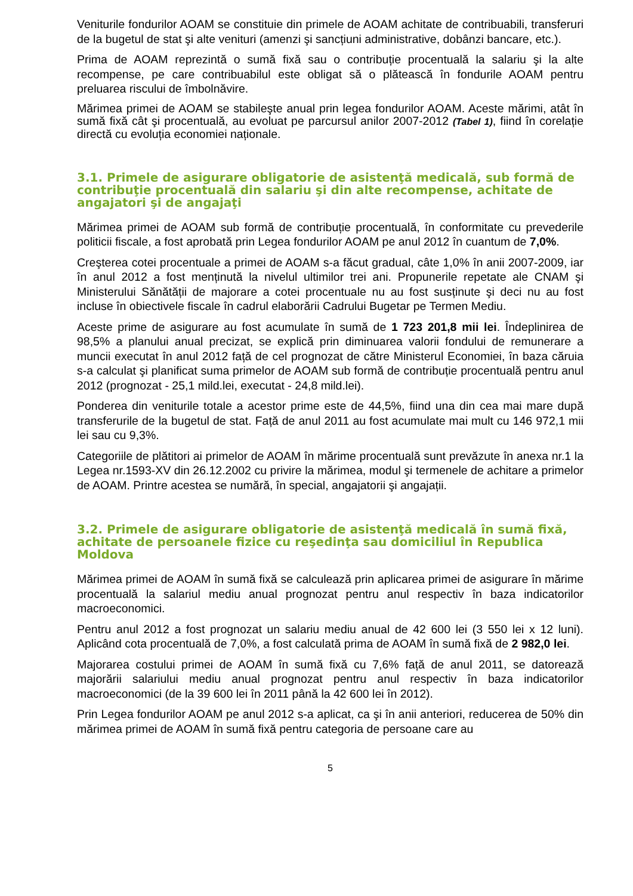Veniturile fondurilor AOAM se constituie din primele de AOAM achitate de contribuabili, transferuri de la bugetul de stat şi alte venituri (amenzi şi sancțiuni administrative, dobânzi bancare, etc.).
Prima de AOAM reprezintă o sumă fixă sau o contribuție procentuală la salariu şi la alte recompense, pe care contribuabilul este obligat să o plătească în fondurile AOAM pentru preluarea riscului de îmbolnăvire.
Mărimea primei de AOAM se stabileşte anual prin legea fondurilor AOAM. Aceste mărimi, atât în sumă fixă cât şi procentuală, au evoluat pe parcursul anilor 2007-2012 (Tabel 1), fiind în corelație directă cu evoluția economiei naționale.
3.1. Primele de asigurare obligatorie de asistenţă medicală, sub formă de contribuţie procentuală din salariu şi din alte recompense, achitate de angajatori şi de angajaţi
Mărimea primei de AOAM sub formă de contribuție procentuală, în conformitate cu prevederile politicii fiscale, a fost aprobată prin Legea fondurilor AOAM pe anul 2012 în cuantum de 7,0%.
Creşterea cotei procentuale a primei de AOAM s-a făcut gradual, câte 1,0% în anii 2007-2009, iar în anul 2012 a fost menținută la nivelul ultimilor trei ani. Propunerile repetate ale CNAM şi Ministerului Sănătății de majorare a cotei procentuale nu au fost susținute şi deci nu au fost incluse în obiectivele fiscale în cadrul elaborării Cadrului Bugetar pe Termen Mediu.
Aceste prime de asigurare au fost acumulate în sumă de 1 723 201,8 mii lei. Îndeplinirea de 98,5% a planului anual precizat, se explică prin diminuarea valorii fondului de remunerare a muncii executat în anul 2012 față de cel prognozat de către Ministerul Economiei, în baza căruia s-a calculat şi planificat suma primelor de AOAM sub formă de contribuție procentuală pentru anul 2012 (prognozat - 25,1 mild.lei, executat - 24,8 mild.lei).
Ponderea din veniturile totale a acestor prime este de 44,5%, fiind una din cea mai mare după transferurile de la bugetul de stat. Față de anul 2011 au fost acumulate mai mult cu 146 972,1 mii lei sau cu 9,3%.
Categoriile de plătitori ai primelor de AOAM în mărime procentuală sunt prevăzute în anexa nr.1 la Legea nr.1593-XV din 26.12.2002 cu privire la mărimea, modul şi termenele de achitare a primelor de AOAM. Printre acestea se numără, în special, angajatorii şi angajații.
3.2. Primele de asigurare obligatorie de asistenţă medicală în sumă fixă, achitate de persoanele fizice cu reşedinţa sau domiciliul în Republica Moldova
Mărimea primei de AOAM în sumă fixă se calculează prin aplicarea primei de asigurare în mărime procentuală la salariul mediu anual prognozat pentru anul respectiv în baza indicatorilor macroeconomici.
Pentru anul 2012 a fost prognozat un salariu mediu anual de 42 600 lei (3 550 lei x 12 luni). Aplicând cota procentuală de 7,0%, a fost calculată prima de AOAM în sumă fixă de 2 982,0 lei.
Majorarea costului primei de AOAM în sumă fixă cu 7,6% față de anul 2011, se datorează majorării salariului mediu anual prognozat pentru anul respectiv în baza indicatorilor macroeconomici (de la 39 600 lei în 2011 până la 42 600 lei în 2012).
Prin Legea fondurilor AOAM pe anul 2012 s-a aplicat, ca şi în anii anteriori, reducerea de 50% din mărimea primei de AOAM în sumă fixă pentru categoria de persoane care au
5